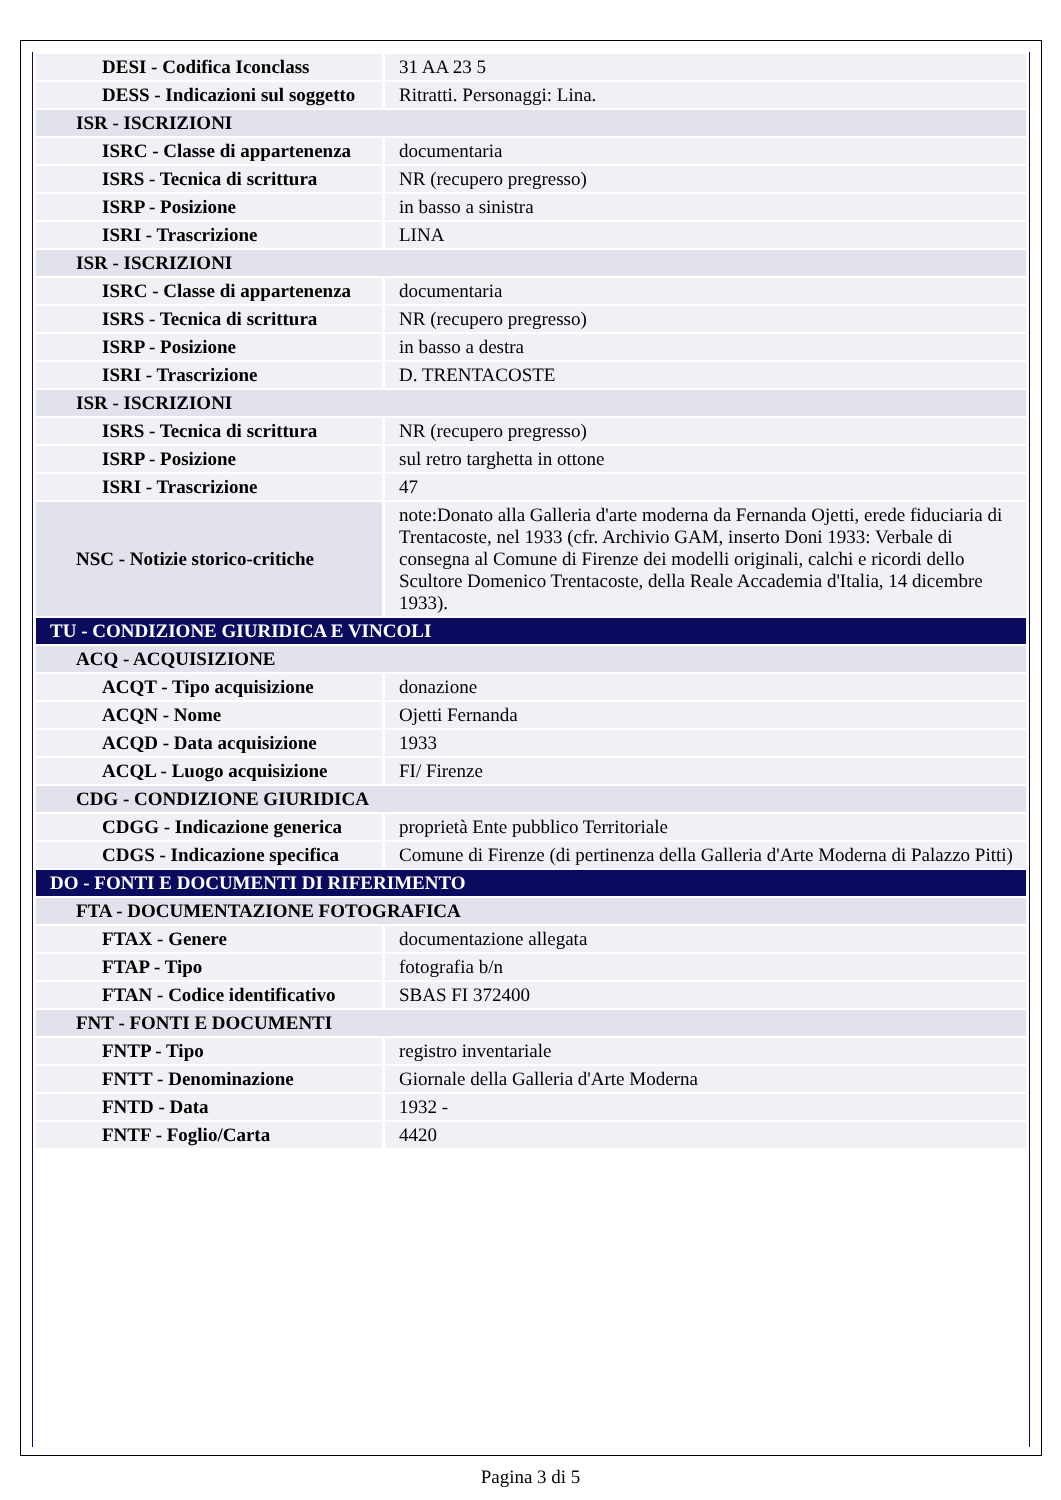| DESI - Codifica Iconclass | 31 AA 23 5 |
| DESS - Indicazioni sul soggetto | Ritratti. Personaggi: Lina. |
| ISR - ISCRIZIONI | |
| ISRC - Classe di appartenenza | documentaria |
| ISRS - Tecnica di scrittura | NR (recupero pregresso) |
| ISRP - Posizione | in basso a sinistra |
| ISRI - Trascrizione | LINA |
| ISR - ISCRIZIONI | |
| ISRC - Classe di appartenenza | documentaria |
| ISRS - Tecnica di scrittura | NR (recupero pregresso) |
| ISRP - Posizione | in basso a destra |
| ISRI - Trascrizione | D. TRENTACOSTE |
| ISR - ISCRIZIONI | |
| ISRS - Tecnica di scrittura | NR (recupero pregresso) |
| ISRP - Posizione | sul retro targhetta in ottone |
| ISRI - Trascrizione | 47 |
| NSC - Notizie storico-critiche | note:Donato alla Galleria d'arte moderna da Fernanda Ojetti, erede fiduciaria di Trentacoste, nel 1933 (cfr. Archivio GAM, inserto Doni 1933: Verbale di consegna al Comune di Firenze dei modelli originali, calchi e ricordi dello Scultore Domenico Trentacoste, della Reale Accademia d'Italia, 14 dicembre 1933). |
| TU - CONDIZIONE GIURIDICA E VINCOLI | |
| ACQ - ACQUISIZIONE | |
| ACQT - Tipo acquisizione | donazione |
| ACQN - Nome | Ojetti Fernanda |
| ACQD - Data acquisizione | 1933 |
| ACQL - Luogo acquisizione | FI/ Firenze |
| CDG - CONDIZIONE GIURIDICA | |
| CDGG - Indicazione generica | proprietà Ente pubblico Territoriale |
| CDGS - Indicazione specifica | Comune di Firenze (di pertinenza della Galleria d'Arte Moderna di Palazzo Pitti) |
| DO - FONTI E DOCUMENTI DI RIFERIMENTO | |
| FTA - DOCUMENTAZIONE FOTOGRAFICA | |
| FTAX - Genere | documentazione allegata |
| FTAP - Tipo | fotografia b/n |
| FTAN - Codice identificativo | SBAS FI 372400 |
| FNT - FONTI E DOCUMENTI | |
| FNTP - Tipo | registro inventariale |
| FNTT - Denominazione | Giornale della Galleria d'Arte Moderna |
| FNTD - Data | 1932 - |
| FNTF - Foglio/Carta | 4420 |
Pagina 3 di 5